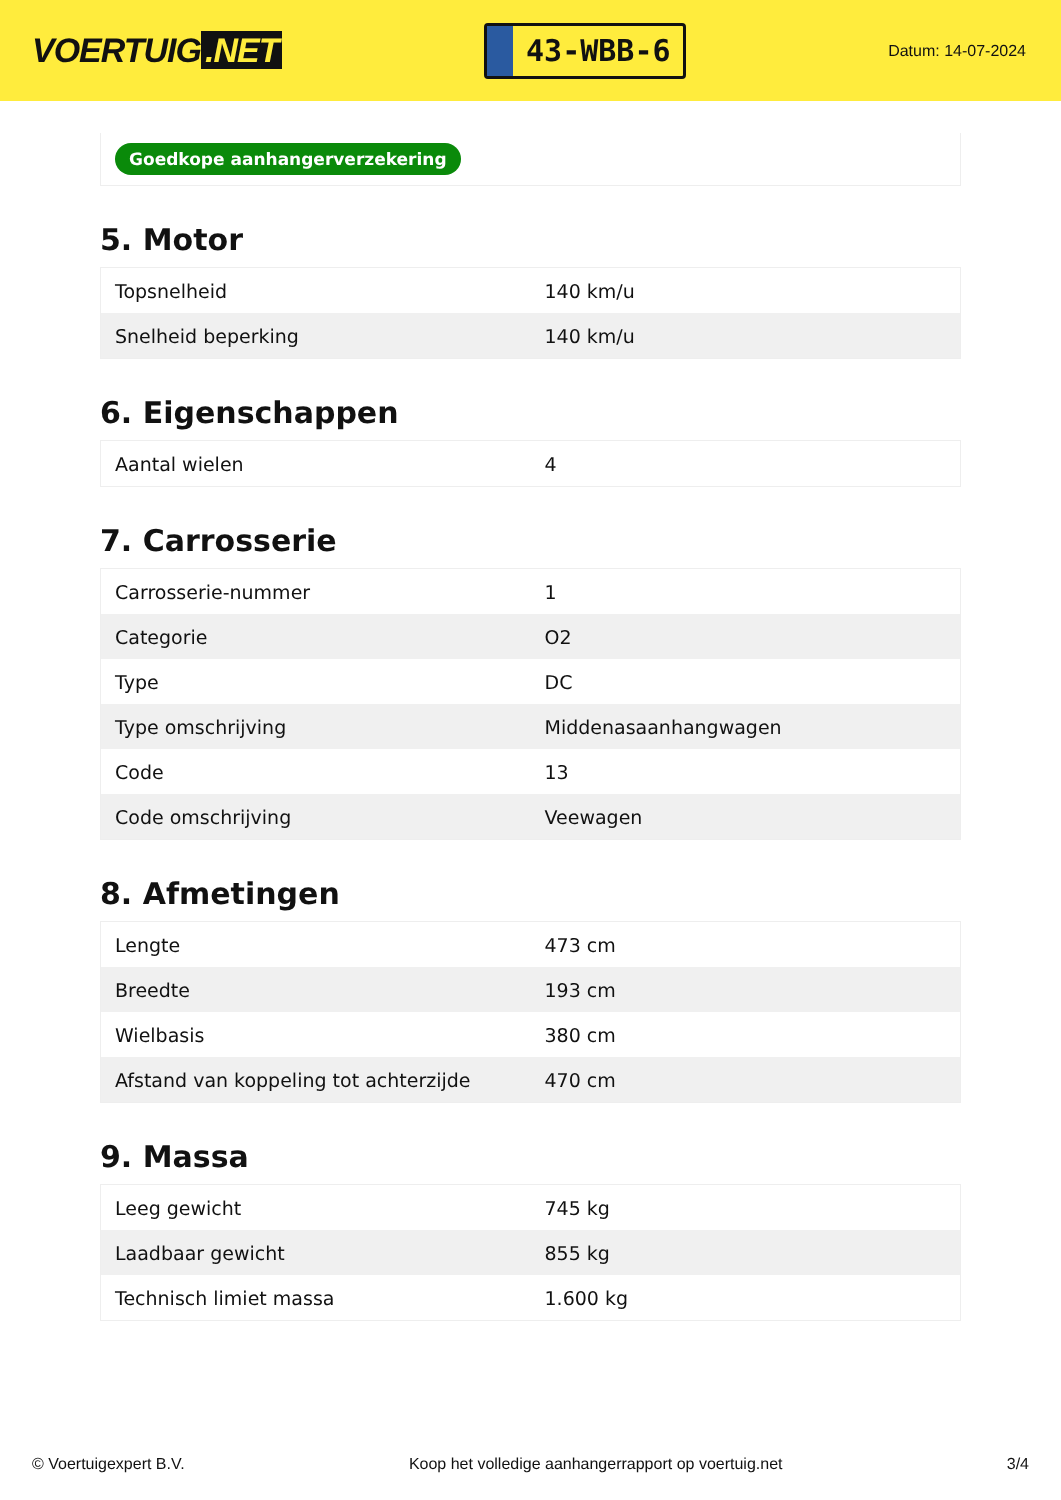VOERTUIG.NET
43-WBB-6
Datum: 14-07-2024
Goedkope aanhangerverzekering
5. Motor
| Topsnelheid | 140 km/u |
| Snelheid beperking | 140 km/u |
6. Eigenschappen
| Aantal wielen | 4 |
7. Carrosserie
| Carrosserie-nummer | 1 |
| Categorie | O2 |
| Type | DC |
| Type omschrijving | Middenasaanhangwagen |
| Code | 13 |
| Code omschrijving | Veewagen |
8. Afmetingen
| Lengte | 473 cm |
| Breedte | 193 cm |
| Wielbasis | 380 cm |
| Afstand van koppeling tot achterzijde | 470 cm |
9. Massa
| Leeg gewicht | 745 kg |
| Laadbaar gewicht | 855 kg |
| Technisch limiet massa | 1.600 kg |
© Voertuigexpert B.V. Koop het volledige aanhangerrapport op voertuig.net 3/4